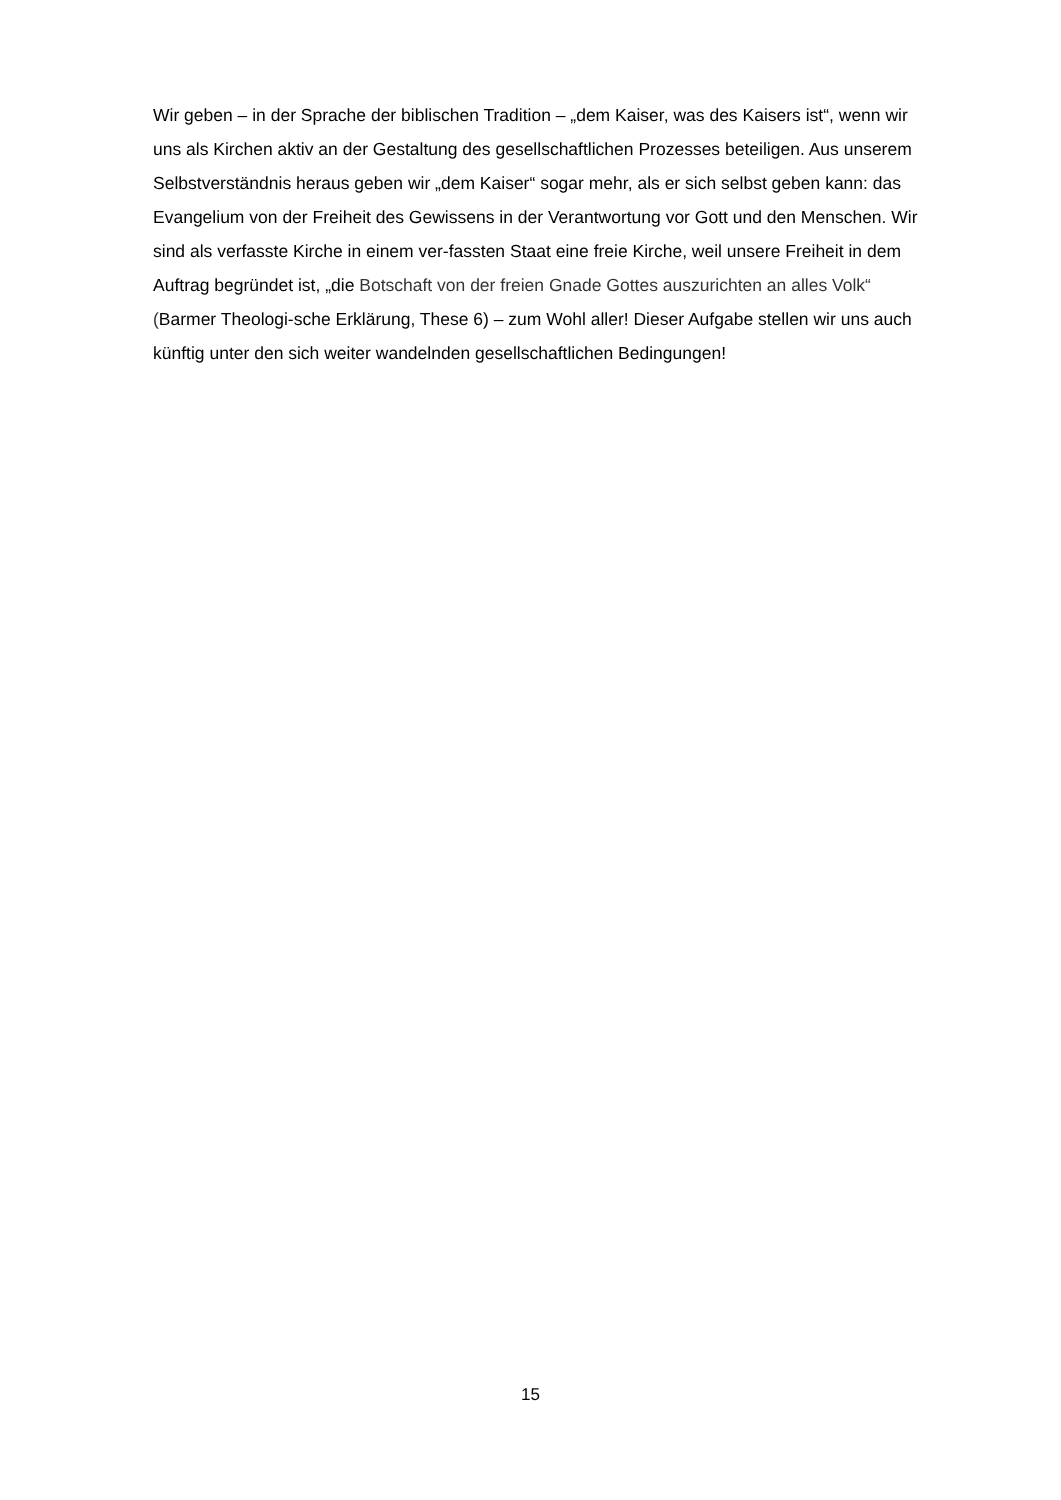Wir geben – in der Sprache der biblischen Tradition – „dem Kaiser, was des Kaisers ist“, wenn wir uns als Kirchen aktiv an der Gestaltung des gesellschaftlichen Prozesses beteiligen. Aus unserem Selbstverständnis heraus geben wir „dem Kaiser“ sogar mehr, als er sich selbst geben kann: das Evangelium von der Freiheit des Gewissens in der Verantwortung vor Gott und den Menschen. Wir sind als verfasste Kirche in einem ver-fassten Staat eine freie Kirche, weil unsere Freiheit in dem Auftrag begründet ist, „die Botschaft von der freien Gnade Gottes auszurichten an alles Volk“ (Barmer Theologi-sche Erklärung, These 6) – zum Wohl aller! Dieser Aufgabe stellen wir uns auch künftig unter den sich weiter wandelnden gesellschaftlichen Bedingungen!
15